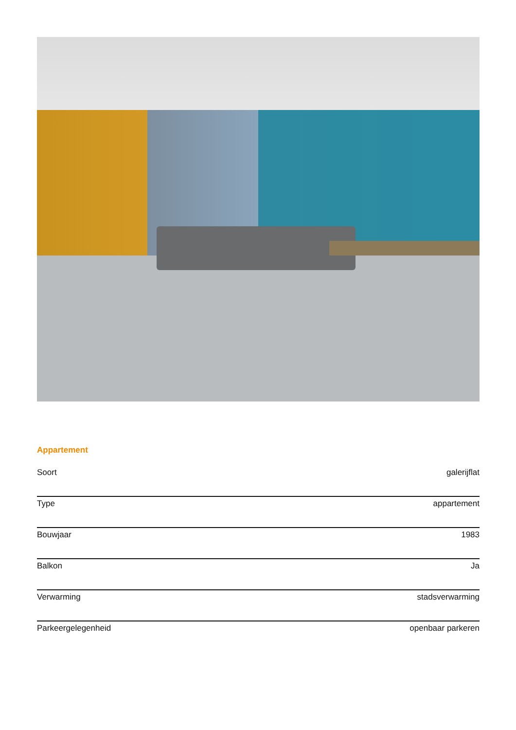Appartement
| Soort | galerijflat |
| Type | appartement |
| Bouwjaar | 1983 |
| Balkon | Ja |
| Verwarming | stadsverwarming |
| Parkeergelegenheid | openbaar parkeren |